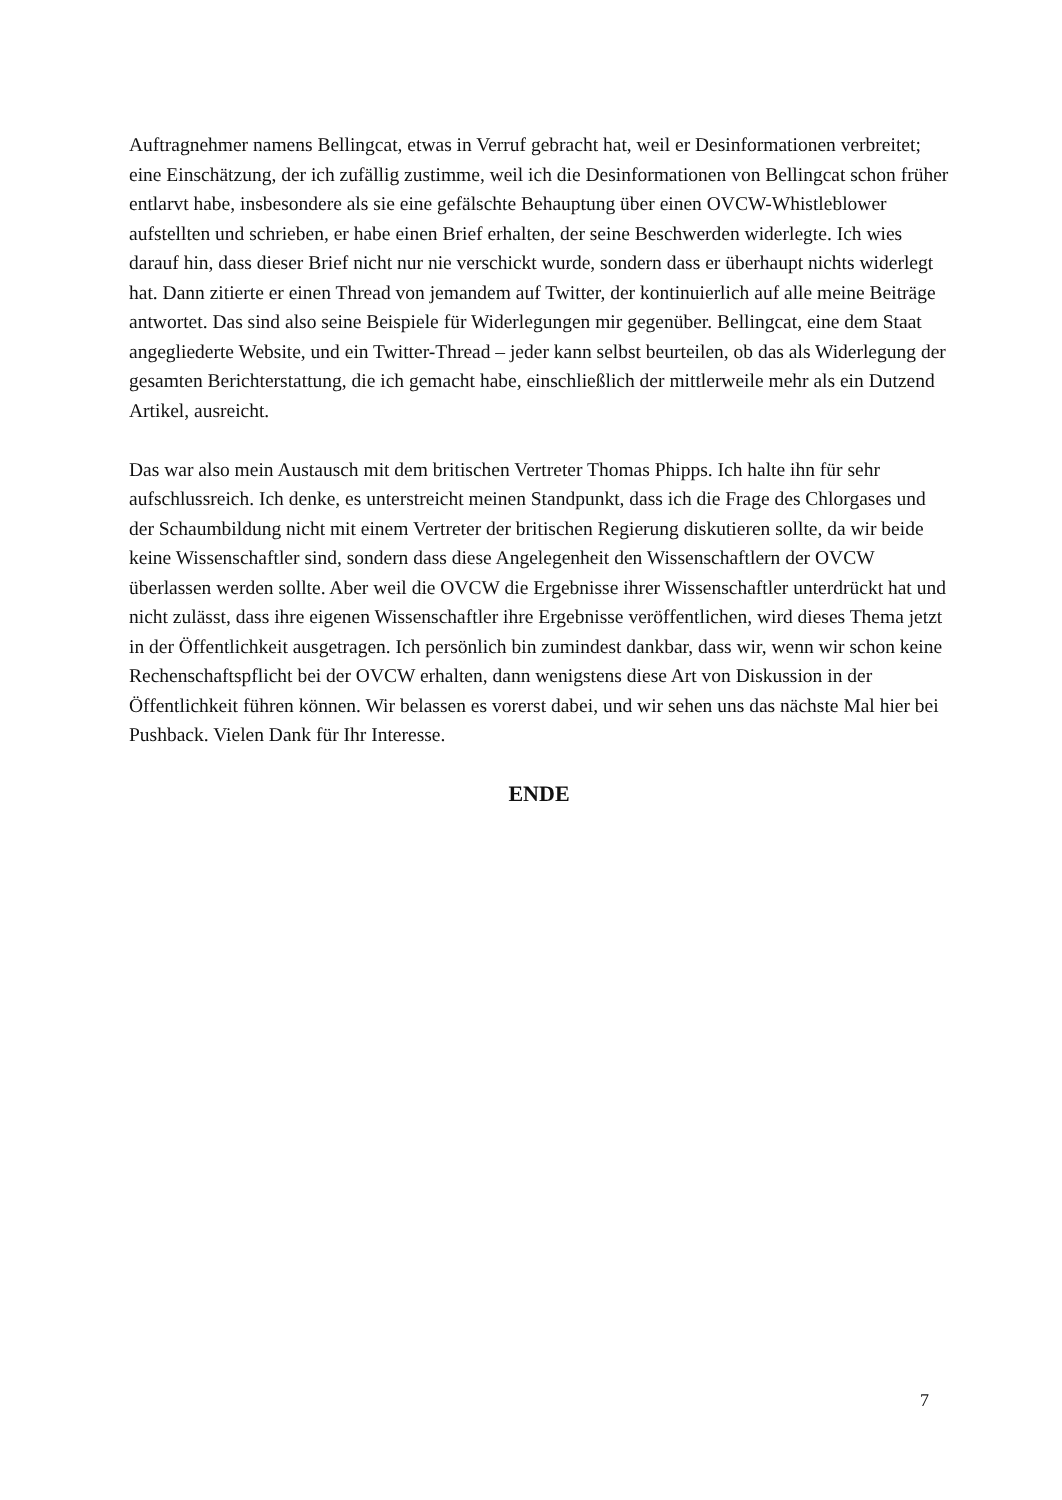Auftragnehmer namens Bellingcat, etwas in Verruf gebracht hat, weil er Desinformationen verbreitet; eine Einschätzung, der ich zufällig zustimme, weil ich die Desinformationen von Bellingcat schon früher entlarvt habe, insbesondere als sie eine gefälschte Behauptung über einen OVCW-Whistleblower aufstellten und schrieben, er habe einen Brief erhalten, der seine Beschwerden widerlegte. Ich wies darauf hin, dass dieser Brief nicht nur nie verschickt wurde, sondern dass er überhaupt nichts widerlegt hat. Dann zitierte er einen Thread von jemandem auf Twitter, der kontinuierlich auf alle meine Beiträge antwortet. Das sind also seine Beispiele für Widerlegungen mir gegenüber. Bellingcat, eine dem Staat angegliederte Website, und ein Twitter-Thread – jeder kann selbst beurteilen, ob das als Widerlegung der gesamten Berichterstattung, die ich gemacht habe, einschließlich der mittlerweile mehr als ein Dutzend Artikel, ausreicht.
Das war also mein Austausch mit dem britischen Vertreter Thomas Phipps. Ich halte ihn für sehr aufschlussreich. Ich denke, es unterstreicht meinen Standpunkt, dass ich die Frage des Chlorgases und der Schaumbildung nicht mit einem Vertreter der britischen Regierung diskutieren sollte, da wir beide keine Wissenschaftler sind, sondern dass diese Angelegenheit den Wissenschaftlern der OVCW überlassen werden sollte. Aber weil die OVCW die Ergebnisse ihrer Wissenschaftler unterdrückt hat und nicht zulässt, dass ihre eigenen Wissenschaftler ihre Ergebnisse veröffentlichen, wird dieses Thema jetzt in der Öffentlichkeit ausgetragen. Ich persönlich bin zumindest dankbar, dass wir, wenn wir schon keine Rechenschaftspflicht bei der OVCW erhalten, dann wenigstens diese Art von Diskussion in der Öffentlichkeit führen können. Wir belassen es vorerst dabei, und wir sehen uns das nächste Mal hier bei Pushback. Vielen Dank für Ihr Interesse.
ENDE
7